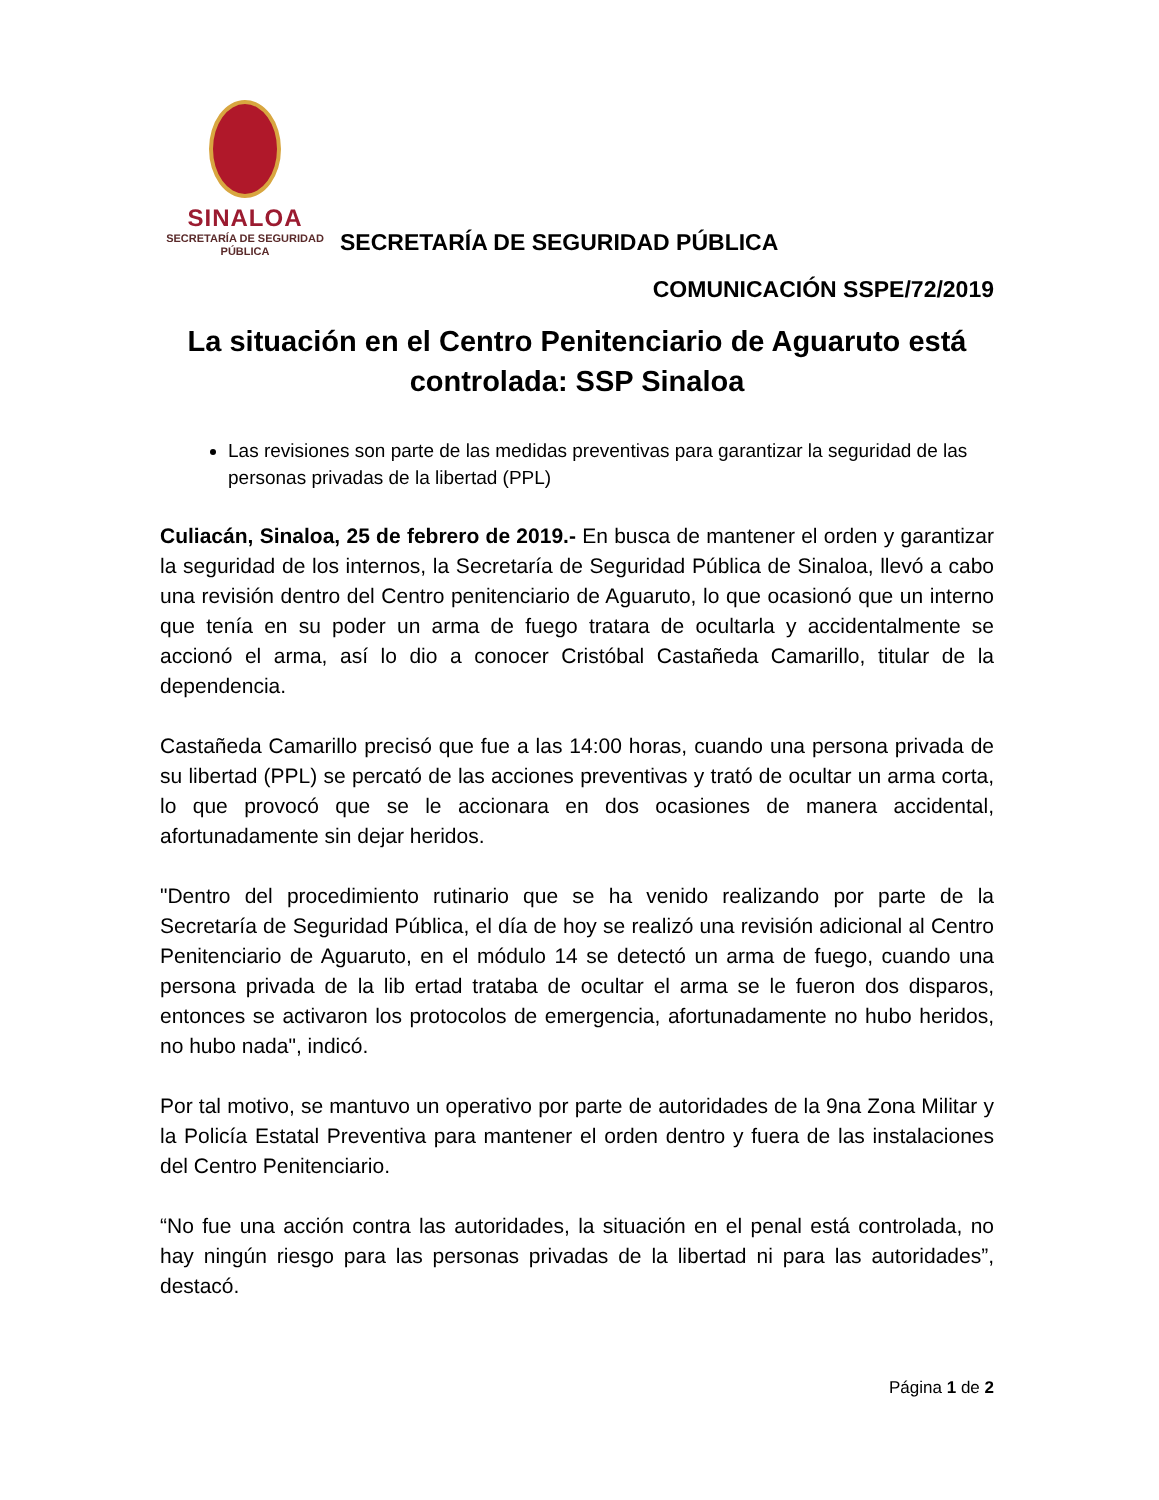SINALOA
SECRETARÍA DE SEGURIDAD
PÚBLICA
SECRETARÍA DE SEGURIDAD PÚBLICA
COMUNICACIÓN SSPE/72/2019
La situación en el Centro Penitenciario de Aguaruto está controlada: SSP Sinaloa
Las revisiones son parte de las medidas preventivas para garantizar la seguridad de las personas privadas de la libertad (PPL)
Culiacán, Sinaloa, 25 de febrero de 2019.- En busca de mantener el orden y garantizar la seguridad de los internos, la Secretaría de Seguridad Pública de Sinaloa, llevó a cabo una revisión dentro del Centro penitenciario de Aguaruto, lo que ocasionó que un interno que tenía en su poder un arma de fuego tratara de ocultarla y accidentalmente se accionó el arma, así lo dio a conocer Cristóbal Castañeda Camarillo, titular de la dependencia.
Castañeda Camarillo precisó que fue a las 14:00 horas, cuando una persona privada de su libertad (PPL) se percató de las acciones preventivas y trató de ocultar un arma corta, lo que provocó que se le accionara en dos ocasiones de manera accidental, afortunadamente sin dejar heridos.
"Dentro del procedimiento rutinario que se ha venido realizando por parte de la Secretaría de Seguridad Pública, el día de hoy se realizó una revisión adicional al Centro Penitenciario de Aguaruto, en el módulo 14 se detectó un arma de fuego, cuando una persona privada de la lib ertad trataba de ocultar el arma se le fueron dos disparos, entonces se activaron los protocolos de emergencia, afortunadamente no hubo heridos, no hubo nada", indicó.
Por tal motivo, se mantuvo un operativo por parte de autoridades de la 9na Zona Militar y la Policía Estatal Preventiva para mantener el orden dentro y fuera de las instalaciones del Centro Penitenciario.
“No fue una acción contra las autoridades, la situación en el penal está controlada, no hay ningún riesgo para las personas privadas de la libertad ni para las autoridades”, destacó.
Página 1 de 2